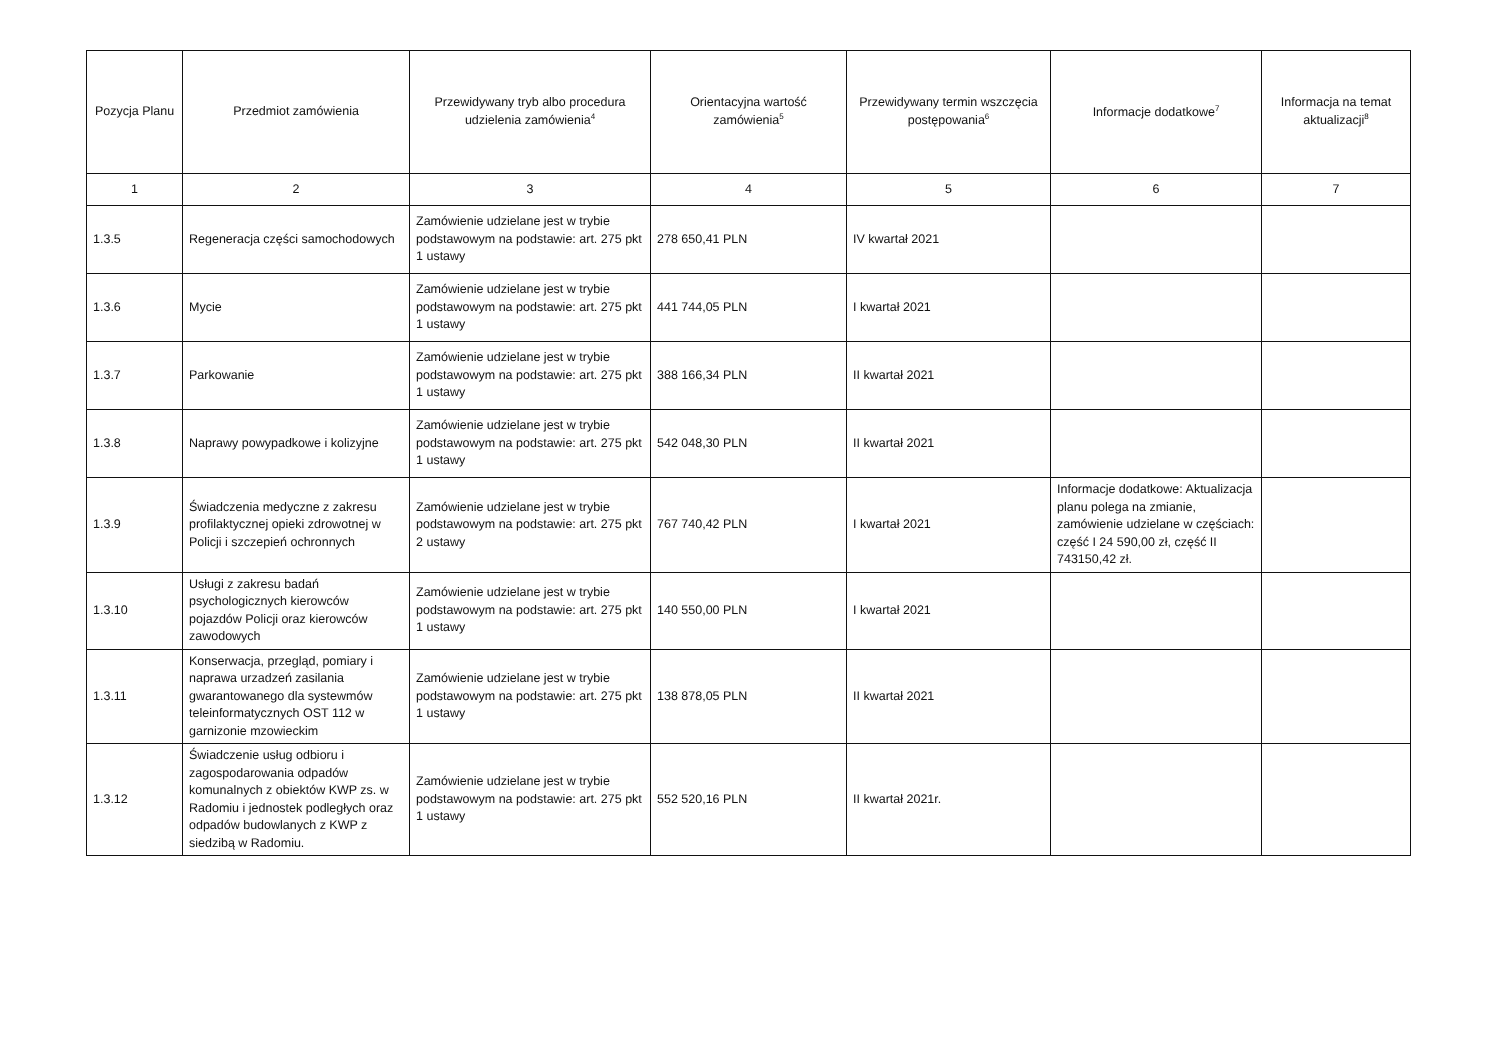| Pozycja Planu | Przedmiot zamówienia | Przewidywany tryb albo procedura udzielenia zamówienia<sup>4</sup> | Orientacyjna wartość zamówienia<sup>5</sup> | Przewidywany termin wszczęcia postępowania<sup>6</sup> | Informacje dodatkowe<sup>7</sup> | Informacja na temat aktualizacji<sup>8</sup> |
| --- | --- | --- | --- | --- | --- | --- |
| 1 | 2 | 3 | 4 | 5 | 6 | 7 |
| 1.3.5 | Regeneracja części samochodowych | Zamówienie udzielane jest w trybie podstawowym na podstawie: art. 275 pkt 1 ustawy | 278 650,41 PLN | IV kwartał 2021 | | |
| 1.3.6 | Mycie | Zamówienie udzielane jest w trybie podstawowym na podstawie: art. 275 pkt 1 ustawy | 441 744,05 PLN | I kwartał 2021 | | |
| 1.3.7 | Parkowanie | Zamówienie udzielane jest w trybie podstawowym na podstawie: art. 275 pkt 1 ustawy | 388 166,34 PLN | II kwartał 2021 | | |
| 1.3.8 | Naprawy powypadkowe i kolizyjne | Zamówienie udzielane jest w trybie podstawowym na podstawie: art. 275 pkt 1 ustawy | 542 048,30 PLN | II kwartał 2021 | | |
| 1.3.9 | Świadczenia medyczne z zakresu profilaktycznej opieki zdrowotnej w Policji i szczepień ochronnych | Zamówienie udzielane jest w trybie podstawowym na podstawie: art. 275 pkt 2 ustawy | 767 740,42 PLN | I kwartał 2021 | Informacje dodatkowe: Aktualizacja planu polega na zmianie, zamówienie udzielane w częściach: część I 24 590,00 zł, część II 743150,42 zł. | |
| 1.3.10 | Usługi z zakresu badań psychologicznych kierowców pojazdów Policji oraz kierowców zawodowych | Zamówienie udzielane jest w trybie podstawowym na podstawie: art. 275 pkt 1 ustawy | 140 550,00 PLN | I kwartał 2021 | | |
| 1.3.11 | Konserwacja, przegląd, pomiary i naprawa urzadzeń zasilania gwarantowanego dla systewmów teleinformatycznych OST 112 w garnizonie mzowieckim | Zamówienie udzielane jest w trybie podstawowym na podstawie: art. 275 pkt 1 ustawy | 138 878,05 PLN | II kwartał 2021 | | |
| 1.3.12 | Świadczenie usług odbioru i zagospodarowania odpadów komunalnych z obiektów KWP zs. w Radomiu i jednostek podległych oraz odpadów budowlanych z KWP z siedzibą w Radomiu. | Zamówienie udzielane jest w trybie podstawowym na podstawie: art. 275 pkt 1 ustawy | 552 520,16 PLN | II kwartał 2021r. | | |